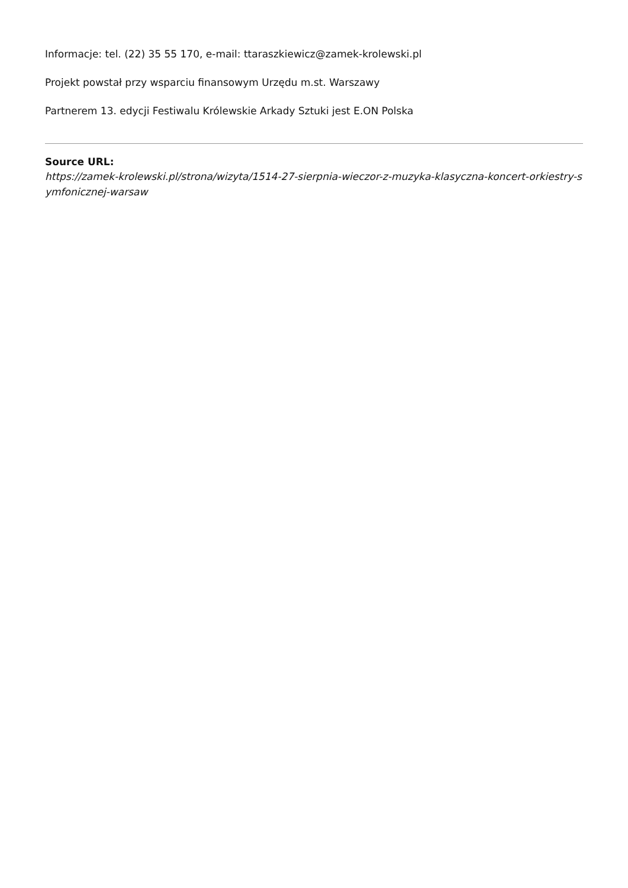Informacje: tel. (22) 35 55 170, e-mail: ttaraszkiewicz@zamek-krolewski.pl
Projekt powstał przy wsparciu finansowym Urzędu m.st. Warszawy
Partnerem 13. edycji Festiwalu Królewskie Arkady Sztuki jest E.ON Polska
Source URL:
https://zamek-krolewski.pl/strona/wizyta/1514-27-sierpnia-wieczor-z-muzyka-klasyczna-koncert-orkiestry-symfonicznej-warsaw